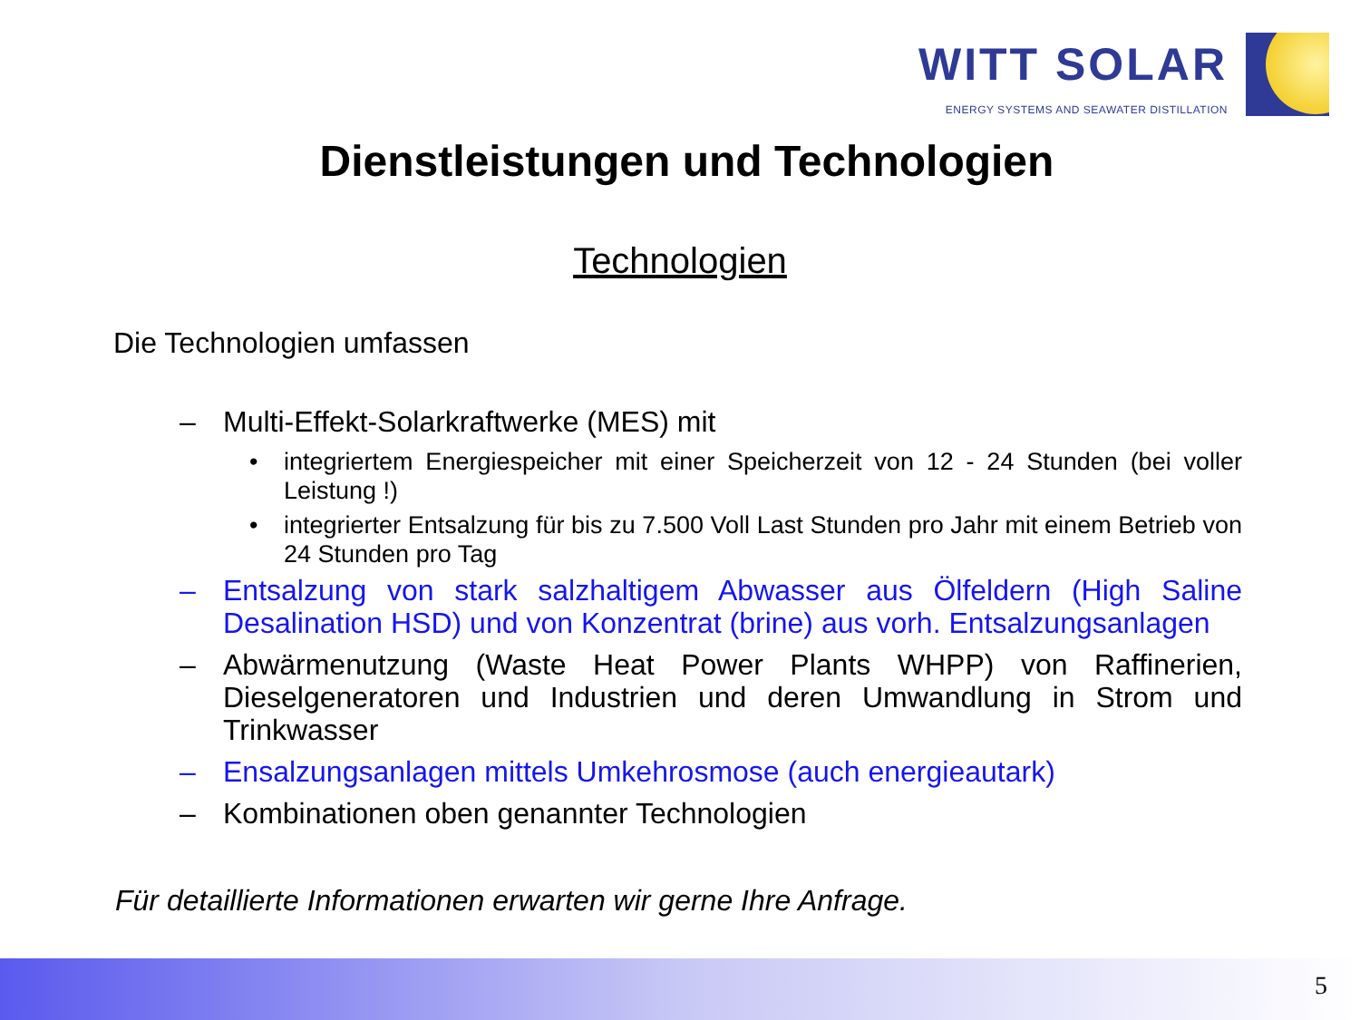WITT SOLAR
ENERGY SYSTEMS AND SEAWATER DISTILLATION
Dienstleistungen und Technologien
Technologien
Die Technologien umfassen
– Multi-Effekt-Solarkraftwerke (MES) mit
• integriertem Energiespeicher mit einer Speicherzeit von 12 - 24 Stunden (bei voller Leistung !)
• integrierter Entsalzung für bis zu 7.500 Voll Last Stunden pro Jahr mit einem Betrieb von 24 Stunden pro Tag
– Entsalzung von stark salzhaltigem Abwasser aus Ölfeldern (High Saline Desalination HSD) und von Konzentrat (brine) aus vorh. Entsalzungsanlagen
– Abwärmenutzung (Waste Heat Power Plants WHPP) von Raffinerien, Dieselgeneratoren und Industrien und deren Umwandlung in Strom und Trinkwasser
– Ensalzungsanlagen mittels Umkehrosmose (auch energieautark)
– Kombinationen oben genannter Technologien
Für detaillierte Informationen erwarten wir gerne Ihre Anfrage.
5